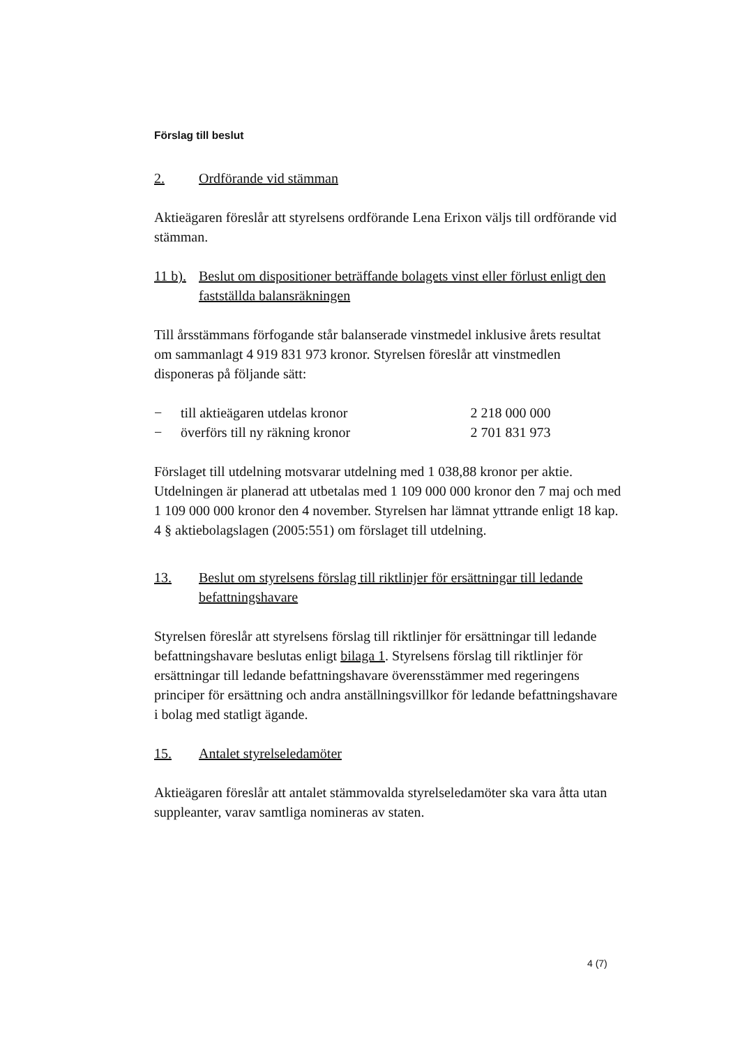Förslag till beslut
2. Ordförande vid stämman
Aktieägaren föreslår att styrelsens ordförande Lena Erixon väljs till ordförande vid stämman.
11 b). Beslut om dispositioner beträffande bolagets vinst eller förlust enligt den fastställda balansräkningen
Till årsstämmans förfogande står balanserade vinstmedel inklusive årets resultat om sammanlagt 4 919 831 973 kronor. Styrelsen föreslår att vinstmedlen disponeras på följande sätt:
| − | till aktieägaren utdelas kronor | 2 218 000 000 |
| − | överförs till ny räkning kronor | 2 701 831 973 |
Förslaget till utdelning motsvarar utdelning med 1 038,88 kronor per aktie. Utdelningen är planerad att utbetalas med 1 109 000 000 kronor den 7 maj och med 1 109 000 000 kronor den 4 november. Styrelsen har lämnat yttrande enligt 18 kap. 4 § aktiebolagslagen (2005:551) om förslaget till utdelning.
13. Beslut om styrelsens förslag till riktlinjer för ersättningar till ledande befattningshavare
Styrelsen föreslår att styrelsens förslag till riktlinjer för ersättningar till ledande befattningshavare beslutas enligt bilaga 1. Styrelsens förslag till riktlinjer för ersättningar till ledande befattningshavare överensstämmer med regeringens principer för ersättning och andra anställningsvillkor för ledande befattningshavare i bolag med statligt ägande.
15. Antalet styrelseledamöter
Aktieägaren föreslår att antalet stämmovalda styrelseledamöter ska vara åtta utan suppleanter, varav samtliga nomineras av staten.
4 (7)